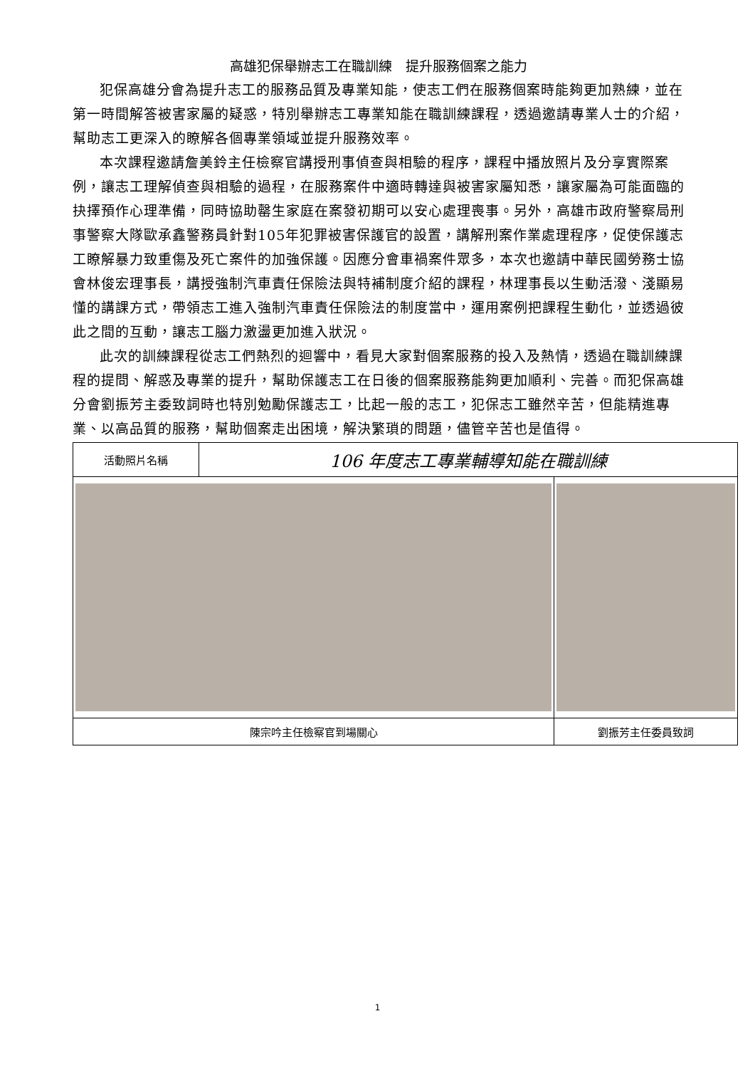高雄犯保舉辦志工在職訓練　提升服務個案之能力
犯保高雄分會為提升志工的服務品質及專業知能，使志工們在服務個案時能夠更加熟練，並在第一時間解答被害家屬的疑惑，特別舉辦志工專業知能在職訓練課程，透過邀請專業人士的介紹，幫助志工更深入的瞭解各個專業領域並提升服務效率。
本次課程邀請詹美鈴主任檢察官講授刑事偵查與相驗的程序，課程中播放照片及分享實際案例，讓志工理解偵查與相驗的過程，在服務案件中適時轉達與被害家屬知悉，讓家屬為可能面臨的抉擇預作心理準備，同時協助罄生家庭在案發初期可以安心處理喪事。另外，高雄市政府警察局刑事警察大隊歐承鑫警務員針對105年犯罪被害保護官的設置，講解刑案作業處理程序，促使保護志工瞭解暴力致重傷及死亡案件的加強保護。因應分會車禍案件眾多，本次也邀請中華民國勞務士協會林俊宏理事長，講授強制汽車責任保險法與特補制度介紹的課程，林理事長以生動活潑、淺顯易懂的講課方式，帶領志工進入強制汽車責任保險法的制度當中，運用案例把課程生動化，並透過彼此之間的互動，讓志工腦力激盪更加進入狀況。
此次的訓練課程從志工們熱烈的迴響中，看見大家對個案服務的投入及熱情，透過在職訓練課程的提問、解惑及專業的提升，幫助保護志工在日後的個案服務能夠更加順利、完善。而犯保高雄分會劉振芳主委致詞時也特別勉勵保護志工，比起一般的志工，犯保志工雖然辛苦，但能精進專業、以高品質的服務，幫助個案走出困境，解決繁瑣的問題，儘管辛苦也是值得。
| 活動照片名稱 | 106 年度志工專業輔導知能在職訓練 | |
| 陳宗吟主任檢察官到場關心 | | 劉振芳主任委員致詞 |
1